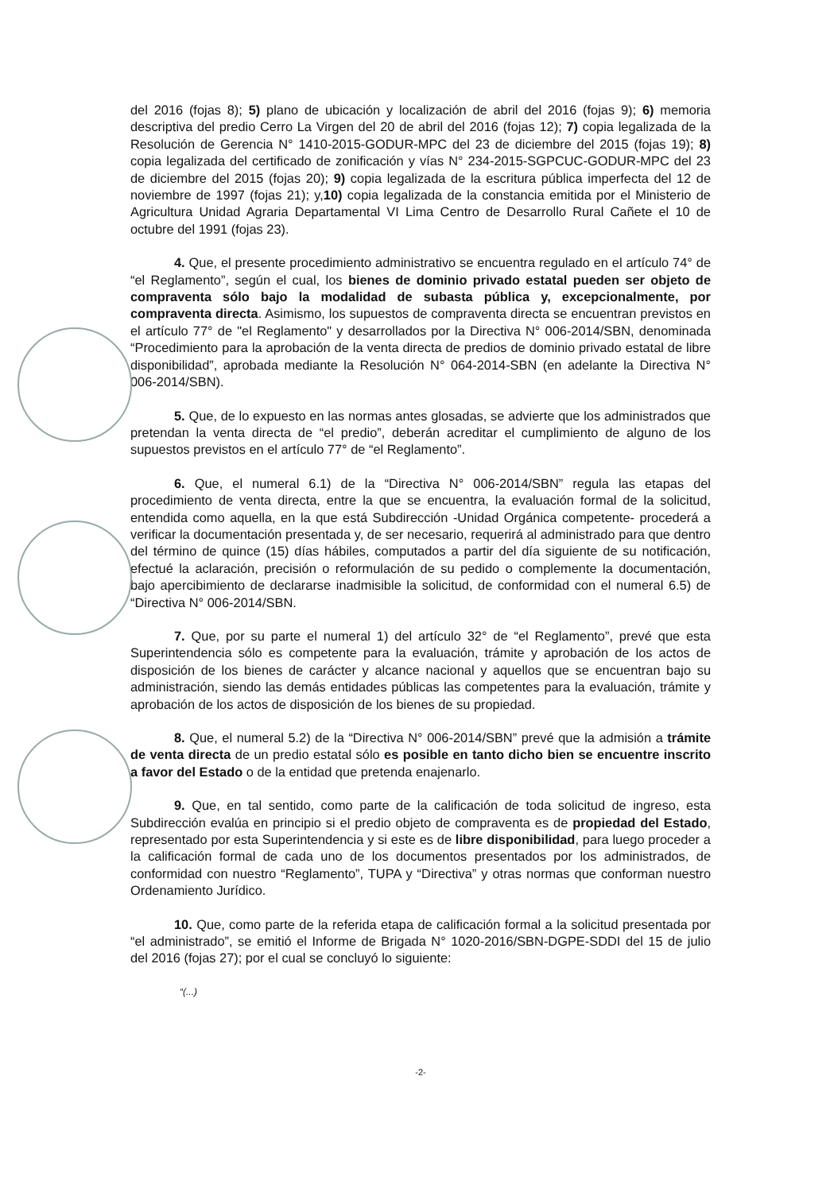del 2016 (fojas 8); 5) plano de ubicación y localización de abril del 2016 (fojas 9); 6) memoria descriptiva del predio Cerro La Virgen del 20 de abril del 2016 (fojas 12); 7) copia legalizada de la Resolución de Gerencia N° 1410-2015-GODUR-MPC del 23 de diciembre del 2015 (fojas 19); 8) copia legalizada del certificado de zonificación y vías N° 234-2015-SGPCUC-GODUR-MPC del 23 de diciembre del 2015 (fojas 20); 9) copia legalizada de la escritura pública imperfecta del 12 de noviembre de 1997 (fojas 21); y,10) copia legalizada de la constancia emitida por el Ministerio de Agricultura Unidad Agraria Departamental VI Lima Centro de Desarrollo Rural Cañete el 10 de octubre del 1991 (fojas 23).
4. Que, el presente procedimiento administrativo se encuentra regulado en el artículo 74° de “el Reglamento”, según el cual, los bienes de dominio privado estatal pueden ser objeto de compraventa sólo bajo la modalidad de subasta pública y, excepcionalmente, por compraventa directa. Asimismo, los supuestos de compraventa directa se encuentran previstos en el artículo 77° de "el Reglamento" y desarrollados por la Directiva N° 006-2014/SBN, denominada “Procedimiento para la aprobación de la venta directa de predios de dominio privado estatal de libre disponibilidad”, aprobada mediante la Resolución N° 064-2014-SBN (en adelante la Directiva N° 006-2014/SBN).
5. Que, de lo expuesto en las normas antes glosadas, se advierte que los administrados que pretendan la venta directa de “el predio”, deberán acreditar el cumplimiento de alguno de los supuestos previstos en el artículo 77° de “el Reglamento”.
6. Que, el numeral 6.1) de la “Directiva N° 006-2014/SBN” regula las etapas del procedimiento de venta directa, entre la que se encuentra, la evaluación formal de la solicitud, entendida como aquella, en la que está Subdirección -Unidad Orgánica competente- procederá a verificar la documentación presentada y, de ser necesario, requerirá al administrado para que dentro del término de quince (15) días hábiles, computados a partir del día siguiente de su notificación, efectué la aclaración, precisión o reformulación de su pedido o complemente la documentación, bajo apercibimiento de declararse inadmisible la solicitud, de conformidad con el numeral 6.5) de “Directiva N° 006-2014/SBN.
7. Que, por su parte el numeral 1) del artículo 32° de “el Reglamento”, prevé que esta Superintendencia sólo es competente para la evaluación, trámite y aprobación de los actos de disposición de los bienes de carácter y alcance nacional y aquellos que se encuentran bajo su administración, siendo las demás entidades públicas las competentes para la evaluación, trámite y aprobación de los actos de disposición de los bienes de su propiedad.
8. Que, el numeral 5.2) de la “Directiva N° 006-2014/SBN” prevé que la admisión a trámite de venta directa de un predio estatal sólo es posible en tanto dicho bien se encuentre inscrito a favor del Estado o de la entidad que pretenda enajenarlo.
9. Que, en tal sentido, como parte de la calificación de toda solicitud de ingreso, esta Subdirección evalúa en principio si el predio objeto de compraventa es de propiedad del Estado, representado por esta Superintendencia y si este es de libre disponibilidad, para luego proceder a la calificación formal de cada uno de los documentos presentados por los administrados, de conformidad con nuestro “Reglamento”, TUPA y “Directiva” y otras normas que conforman nuestro Ordenamiento Jurídico.
10. Que, como parte de la referida etapa de calificación formal a la solicitud presentada por “el administrado”, se emitió el Informe de Brigada N° 1020-2016/SBN-DGPE-SDDI del 15 de julio del 2016 (fojas 27); por el cual se concluyó lo siguiente:
“(...)
-2-